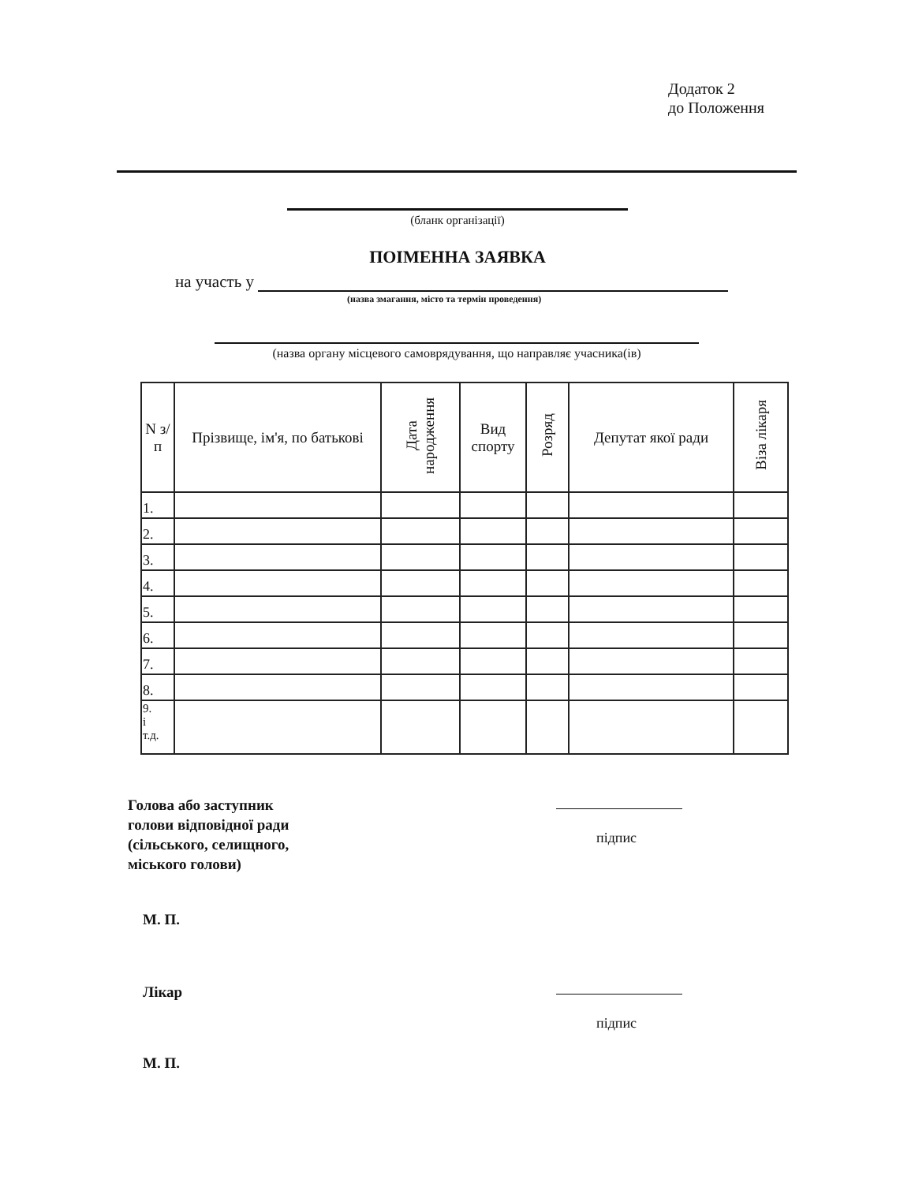Додаток 2
до Положення
(бланк організації)
ПОІМЕННА ЗАЯВКА
на участь у
(назва змагання, місто та термін проведення)
(назва органу місцевого самоврядування, що направляє учасника(ів)
| N з/п | Прізвище, ім'я, по батькові | Дата народження | Вид спорту | Розряд | Депутат якої ради | Віза лікаря |
| --- | --- | --- | --- | --- | --- | --- |
| 1. | | | | | | |
| 2. | | | | | | |
| 3. | | | | | | |
| 4. | | | | | | |
| 5. | | | | | | |
| 6. | | | | | | |
| 7. | | | | | | |
| 8. | | | | | | |
| 9. і т.д. | | | | | | |
Голова або заступник
голови відповідної ради
(сільського, селищного,
міського голови)
підпис
М. П.
Лікар
підпис
М. П.